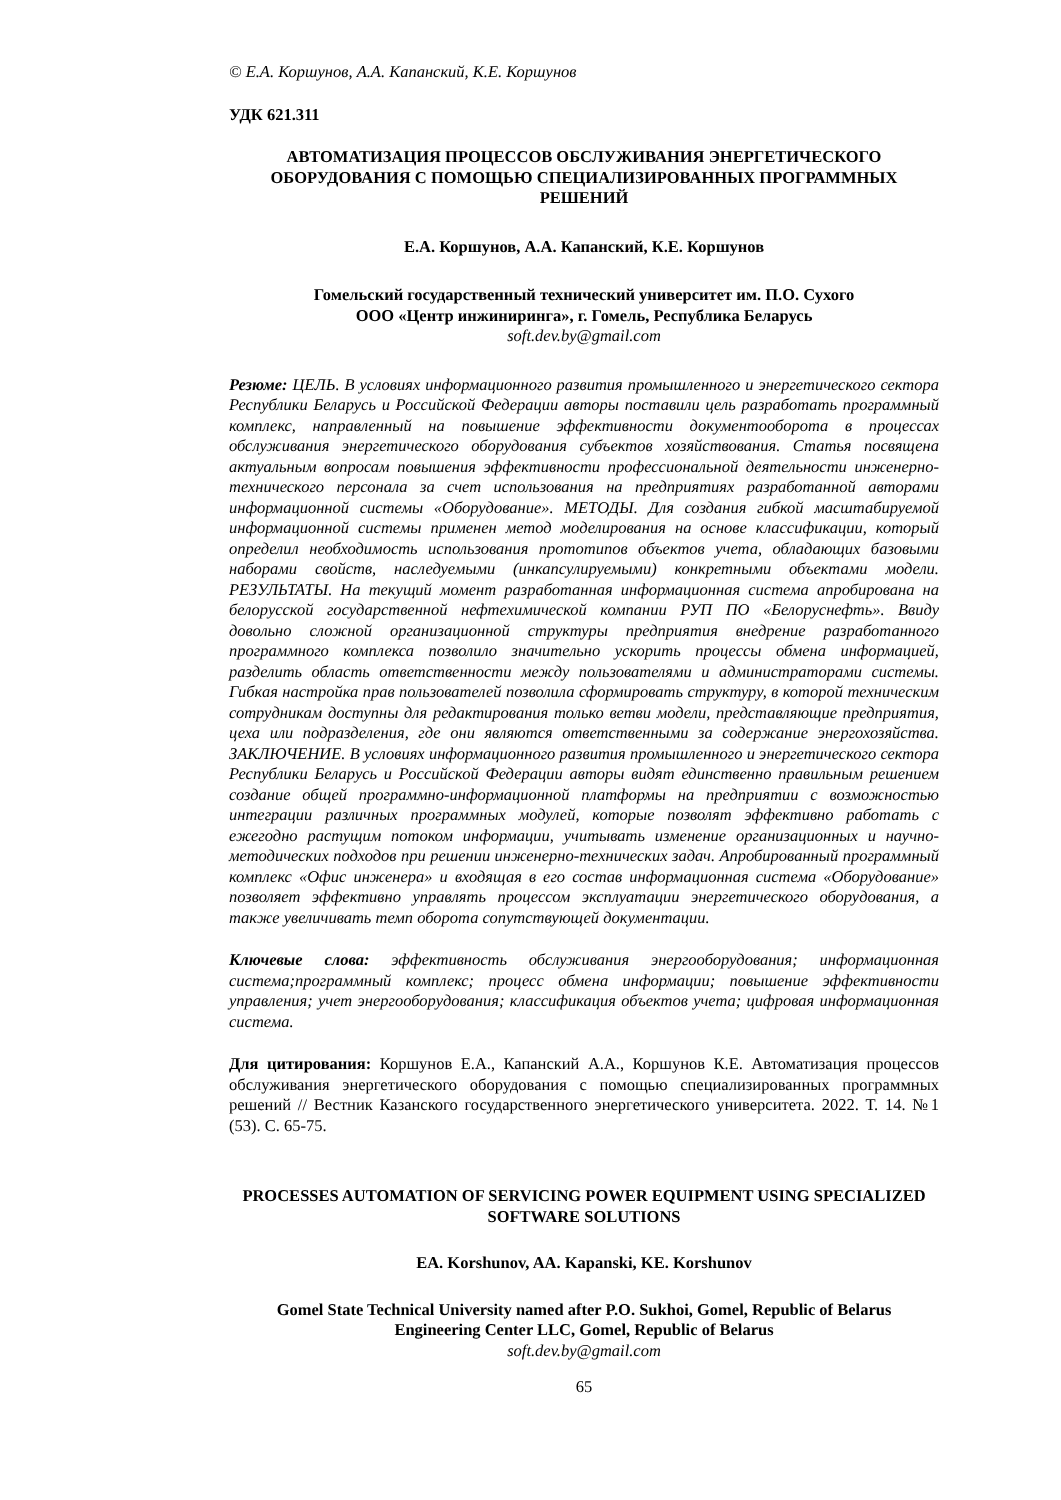© Е.А. Коршунов, А.А. Капанский, К.Е. Коршунов
УДК 621.311
АВТОМАТИЗАЦИЯ ПРОЦЕССОВ ОБСЛУЖИВАНИЯ ЭНЕРГЕТИЧЕСКОГО ОБОРУДОВАНИЯ С ПОМОЩЬЮ СПЕЦИАЛИЗИРОВАННЫХ ПРОГРАММНЫХ РЕШЕНИЙ
Е.А. Коршунов, А.А. Капанский, К.Е. Коршунов
Гомельский государственный технический университет им. П.О. Сухого
ООО «Центр инжиниринга», г. Гомель, Республика Беларусь
soft.dev.by@gmail.com
Резюме: ЦЕЛЬ. В условиях информационного развития промышленного и энергетического сектора Республики Беларусь и Российской Федерации авторы поставили цель разработать программный комплекс, направленный на повышение эффективности документооборота в процессах обслуживания энергетического оборудования субъектов хозяйствования. Статья посвящена актуальным вопросам повышения эффективности профессиональной деятельности инженерно-технического персонала за счет использования на предприятиях разработанной авторами информационной системы «Оборудование». МЕТОДЫ. Для создания гибкой масштабируемой информационной системы применен метод моделирования на основе классификации, который определил необходимость использования прототипов объектов учета, обладающих базовыми наборами свойств, наследуемыми (инкапсулируемыми) конкретными объектами модели. РЕЗУЛЬТАТЫ. На текущий момент разработанная информационная система апробирована на белорусской государственной нефтехимической компании РУП ПО «Белоруснефть». Ввиду довольно сложной организационной структуры предприятия внедрение разработанного программного комплекса позволило значительно ускорить процессы обмена информацией, разделить область ответственности между пользователями и администраторами системы. Гибкая настройка прав пользователей позволила сформировать структуру, в которой техническим сотрудникам доступны для редактирования только ветви модели, представляющие предприятия, цеха или подразделения, где они являются ответственными за содержание энергохозяйства. ЗАКЛЮЧЕНИЕ. В условиях информационного развития промышленного и энергетического сектора Республики Беларусь и Российской Федерации авторы видят единственно правильным решением создание общей программно-информационной платформы на предприятии с возможностью интеграции различных программных модулей, которые позволят эффективно работать с ежегодно растущим потоком информации, учитывать изменение организационных и научно-методических подходов при решении инженерно-технических задач. Апробированный программный комплекс «Офис инженера» и входящая в его состав информационная система «Оборудование» позволяет эффективно управлять процессом эксплуатации энергетического оборудования, а также увеличивать темп оборота сопутствующей документации.
Ключевые слова: эффективность обслуживания энергооборудования; информационная система;программный комплекс; процесс обмена информации; повышение эффективности управления; учет энергооборудования; классификация объектов учета; цифровая информационная система.
Для цитирования: Коршунов Е.А., Капанский А.А., Коршунов К.Е. Автоматизация процессов обслуживания энергетического оборудования с помощью специализированных программных решений // Вестник Казанского государственного энергетического университета. 2022. Т. 14. №1 (53). С. 65-75.
PROCESSES AUTOMATION OF SERVICING POWER EQUIPMENT USING SPECIALIZED SOFTWARE SOLUTIONS
EA. Korshunov, AA. Kapanski, KE. Korshunov
Gomel State Technical University named after P.O. Sukhoi, Gomel, Republic of Belarus
Engineering Center LLC, Gomel, Republic of Belarus
soft.dev.by@gmail.com
65